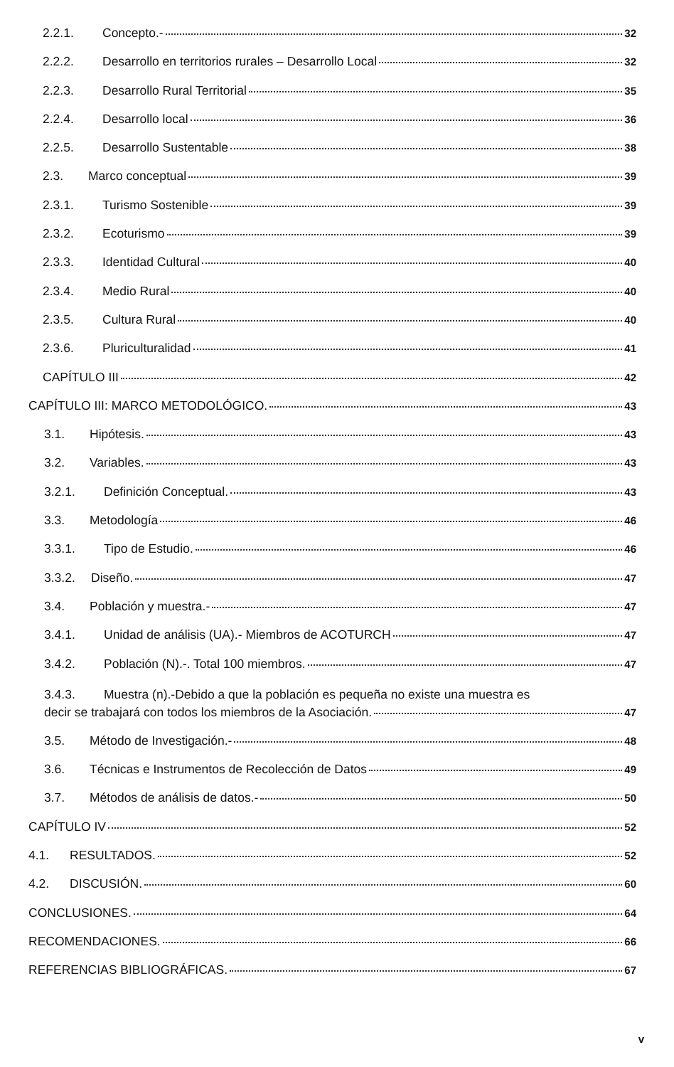2.2.1. Concepto.- 32
2.2.2. Desarrollo en territorios rurales – Desarrollo Local 32
2.2.3. Desarrollo Rural Territorial 35
2.2.4. Desarrollo local 36
2.2.5. Desarrollo Sustentable 38
2.3. Marco conceptual 39
2.3.1. Turismo Sostenible 39
2.3.2. Ecoturismo 39
2.3.3. Identidad Cultural 40
2.3.4. Medio Rural 40
2.3.5. Cultura Rural 40
2.3.6. Pluriculturalidad 41
CAPÍTULO III 42
CAPÍTULO III: MARCO METODOLÓGICO. 43
3.1. Hipótesis. 43
3.2. Variables. 43
3.2.1. Definición Conceptual. 43
3.3. Metodología 46
3.3.1. Tipo de Estudio. 46
3.3.2. Diseño. 47
3.4. Población y muestra.- 47
3.4.1. Unidad de análisis (UA).- Miembros de ACOTURCH 47
3.4.2. Población (N).-. Total 100 miembros. 47
3.4.3. Muestra (n).-Debido a que la población es pequeña no existe una muestra es
decir se trabajará con todos los miembros de la Asociación. 47
3.5. Método de Investigación.- 48
3.6. Técnicas e Instrumentos de Recolección de Datos 49
3.7. Métodos de análisis de datos.- 50
CAPÍTULO IV 52
4.1. RESULTADOS. 52
4.2. DISCUSIÓN. 60
CONCLUSIONES. 64
RECOMENDACIONES. 66
REFERENCIAS BIBLIOGRÁFICAS. 67
v